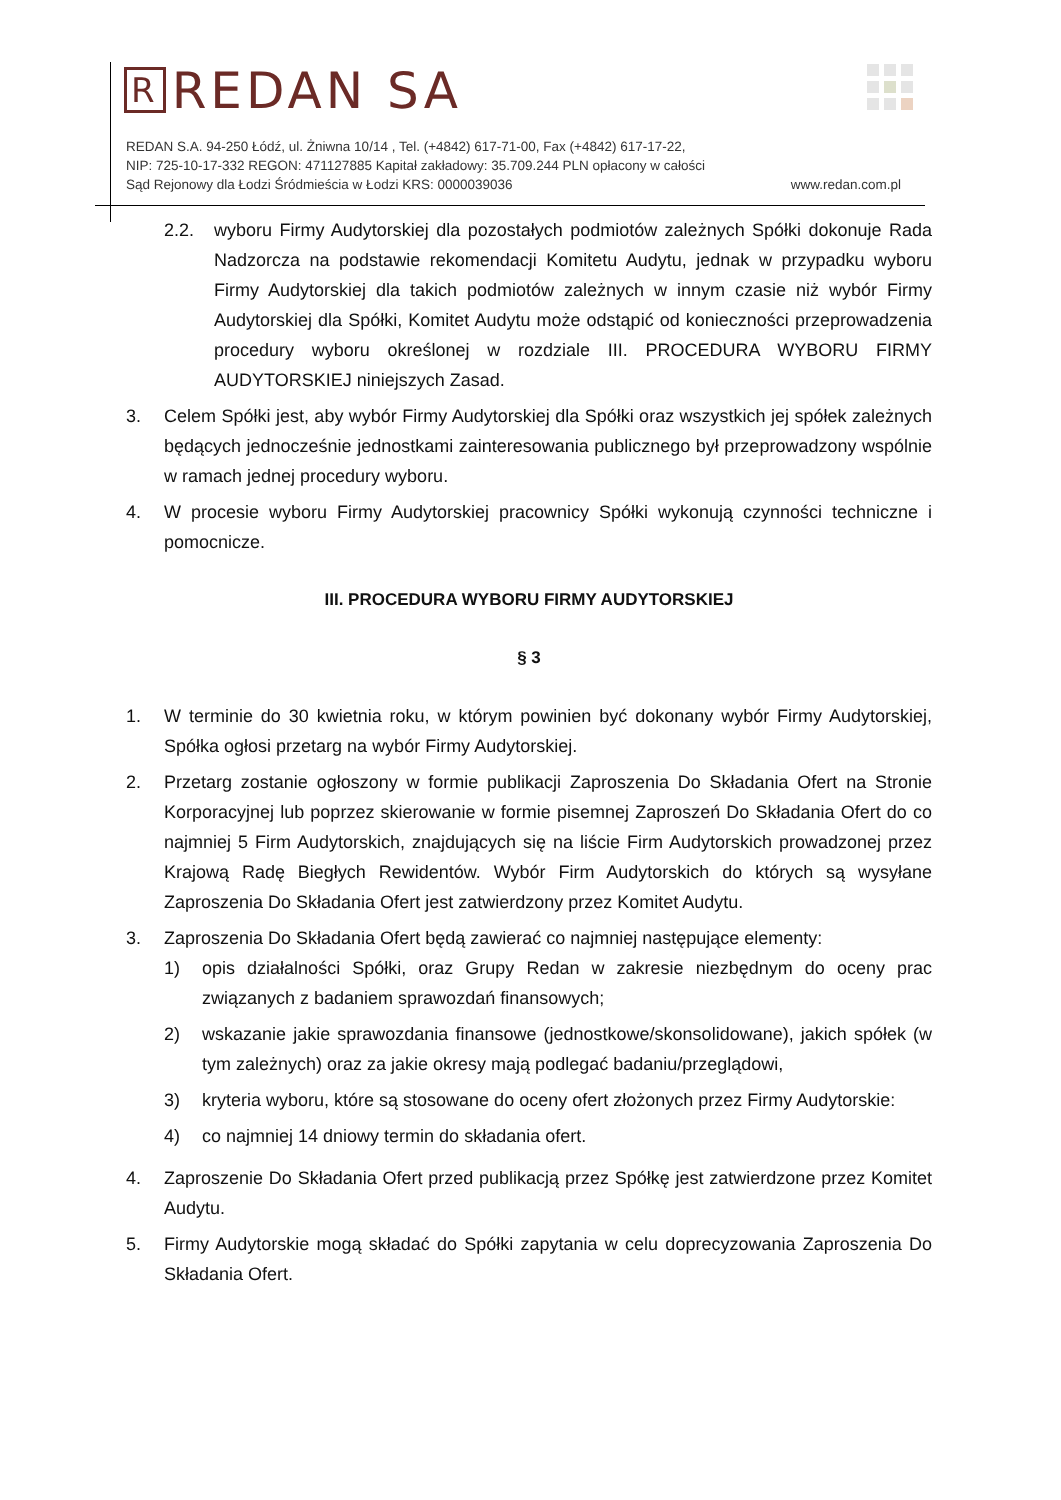R REDAN SA
REDAN S.A. 94-250 Łódź, ul. Żniwna 10/14 , Tel. (+4842) 617-71-00, Fax (+4842) 617-17-22,
NIP: 725-10-17-332 REGON: 471127885 Kapitał zakładowy: 35.709.244 PLN opłacony w całości
Sąd Rejonowy dla Łodzi Śródmieścia w Łodzi KRS: 0000039036 www.redan.com.pl
2.2. wyboru Firmy Audytorskiej dla pozostałych podmiotów zależnych Spółki dokonuje Rada Nadzorcza na podstawie rekomendacji Komitetu Audytu, jednak w przypadku wyboru Firmy Audytorskiej dla takich podmiotów zależnych w innym czasie niż wybór Firmy Audytorskiej dla Spółki, Komitet Audytu może odstąpić od konieczności przeprowadzenia procedury wyboru określonej w rozdziale III. PROCEDURA WYBORU FIRMY AUDYTORSKIEJ niniejszych Zasad.
3. Celem Spółki jest, aby wybór Firmy Audytorskiej dla Spółki oraz wszystkich jej spółek zależnych będących jednocześnie jednostkami zainteresowania publicznego był przeprowadzony wspólnie w ramach jednej procedury wyboru.
4. W procesie wyboru Firmy Audytorskiej pracownicy Spółki wykonują czynności techniczne i pomocnicze.
III. PROCEDURA WYBORU FIRMY AUDYTORSKIEJ
§ 3
1. W terminie do 30 kwietnia roku, w którym powinien być dokonany wybór Firmy Audytorskiej, Spółka ogłosi przetarg na wybór Firmy Audytorskiej.
2. Przetarg zostanie ogłoszony w formie publikacji Zaproszenia Do Składania Ofert na Stronie Korporacyjnej lub poprzez skierowanie w formie pisemnej Zaproszeń Do Składania Ofert do co najmniej 5 Firm Audytorskich, znajdujących się na liście Firm Audytorskich prowadzonej przez Krajową Radę Biegłych Rewidentów. Wybór Firm Audytorskich do których są wysyłane Zaproszenia Do Składania Ofert jest zatwierdzony przez Komitet Audytu.
3. Zaproszenia Do Składania Ofert będą zawierać co najmniej następujące elementy:
1) opis działalności Spółki, oraz Grupy Redan w zakresie niezbędnym do oceny prac związanych z badaniem sprawozdań finansowych;
2) wskazanie jakie sprawozdania finansowe (jednostkowe/skonsolidowane), jakich spółek (w tym zależnych) oraz za jakie okresy mają podlegać badaniu/przeglądowi,
3) kryteria wyboru, które są stosowane do oceny ofert złożonych przez Firmy Audytorskie:
4) co najmniej 14 dniowy termin do składania ofert.
4. Zaproszenie Do Składania Ofert przed publikacją przez Spółkę jest zatwierdzone przez Komitet Audytu.
5. Firmy Audytorskie mogą składać do Spółki zapytania w celu doprecyzowania Zaproszenia Do Składania Ofert.